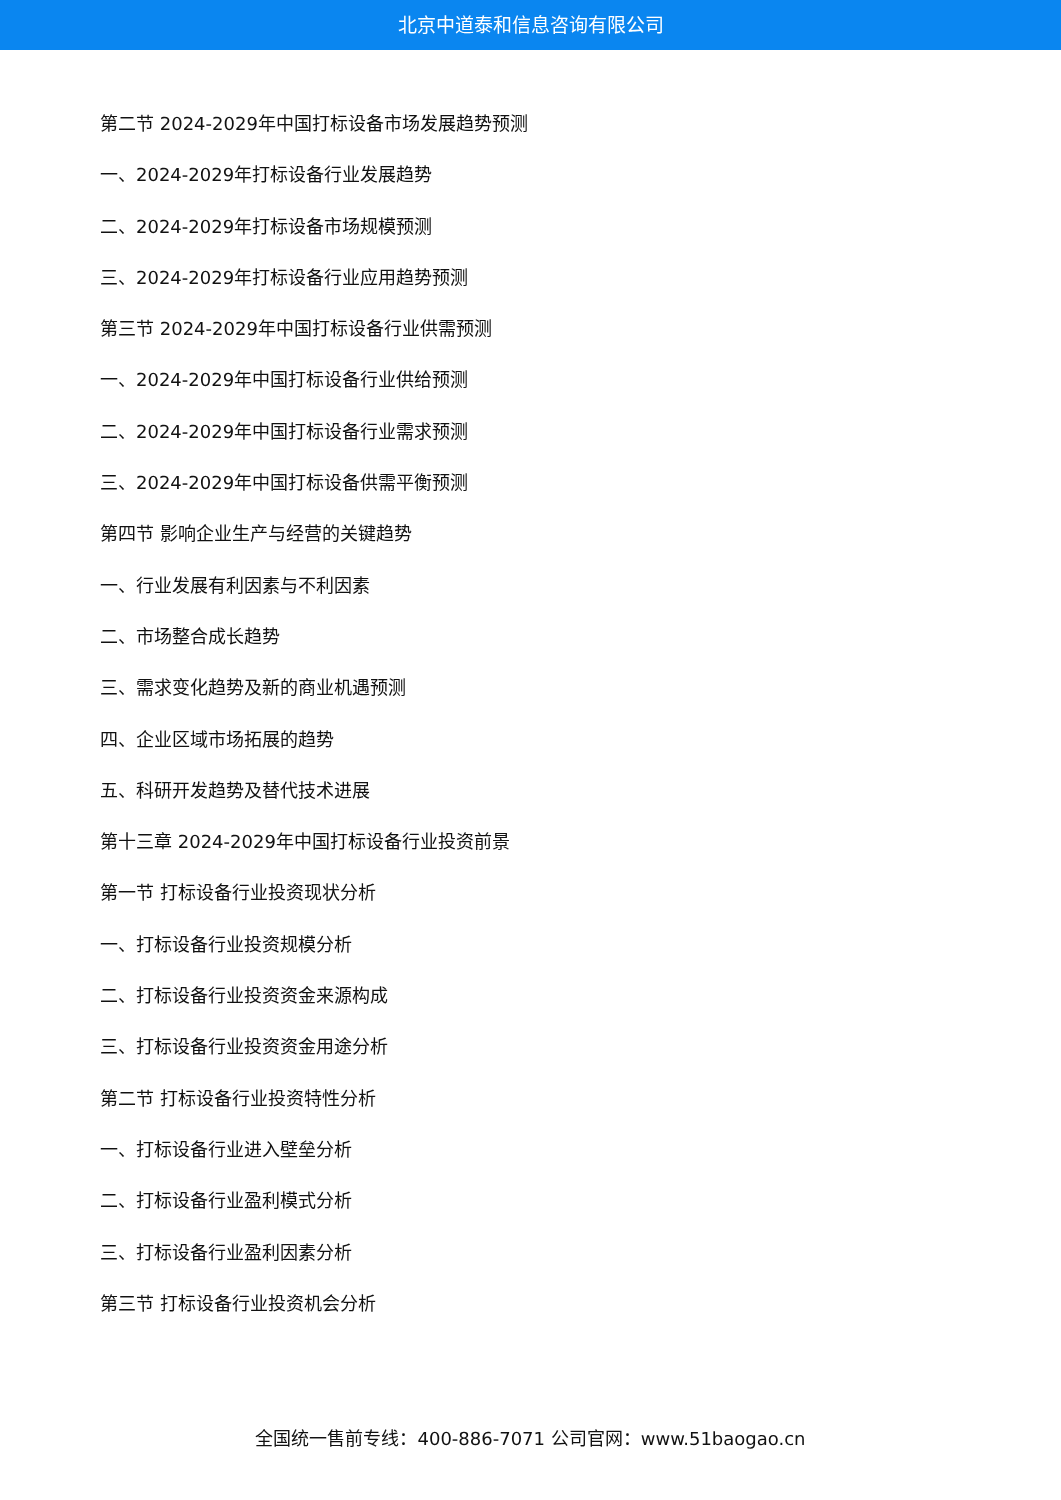北京中道泰和信息咨询有限公司
第二节 2024-2029年中国打标设备市场发展趋势预测
一、2024-2029年打标设备行业发展趋势
二、2024-2029年打标设备市场规模预测
三、2024-2029年打标设备行业应用趋势预测
第三节 2024-2029年中国打标设备行业供需预测
一、2024-2029年中国打标设备行业供给预测
二、2024-2029年中国打标设备行业需求预测
三、2024-2029年中国打标设备供需平衡预测
第四节 影响企业生产与经营的关键趋势
一、行业发展有利因素与不利因素
二、市场整合成长趋势
三、需求变化趋势及新的商业机遇预测
四、企业区域市场拓展的趋势
五、科研开发趋势及替代技术进展
第十三章 2024-2029年中国打标设备行业投资前景
第一节 打标设备行业投资现状分析
一、打标设备行业投资规模分析
二、打标设备行业投资资金来源构成
三、打标设备行业投资资金用途分析
第二节 打标设备行业投资特性分析
一、打标设备行业进入壁垒分析
二、打标设备行业盈利模式分析
三、打标设备行业盈利因素分析
第三节 打标设备行业投资机会分析
全国统一售前专线：400-886-7071 公司官网：www.51baogao.cn